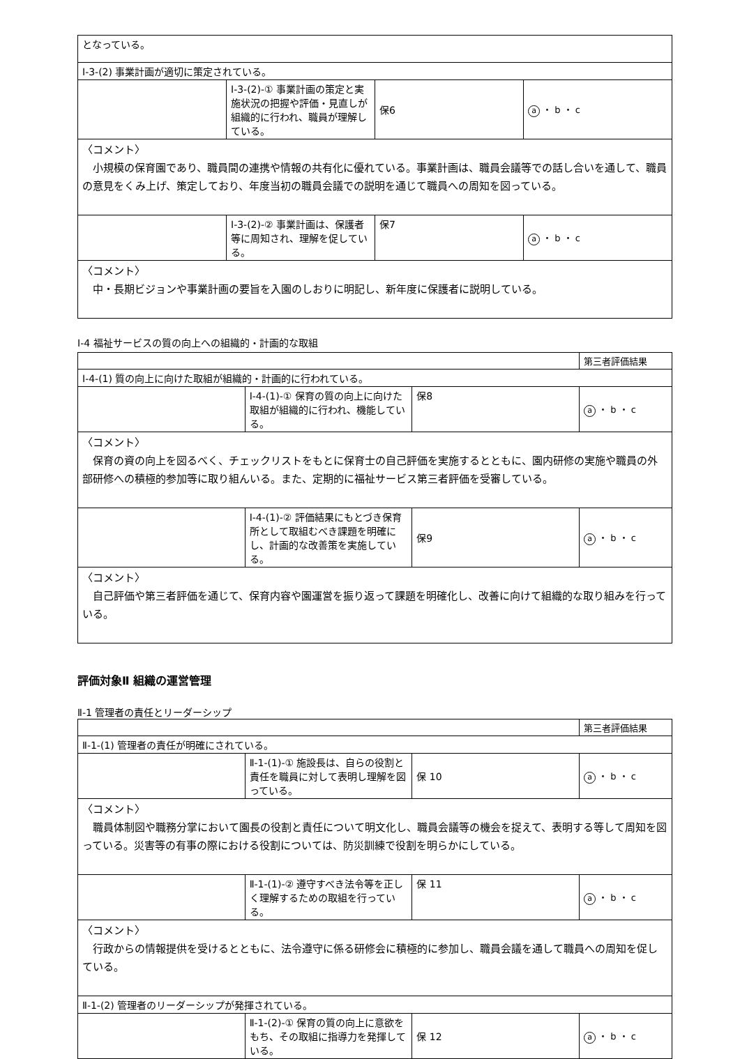| となっている。 | | | |
| Ⅰ-3-(2) 事業計画が適切に策定されている。 | | | |
| | Ⅰ-3-(2)-① 事業計画の策定と実施状況の把握や評価・見直しが組織的に行われ、職員が理解している。 | 保6 | a ・ b ・ c |
| 〈コメント〉 小規模の保育園であり、職員間の連携や情報の共有化に優れている。事業計画は、職員会議等での話し合いを通して、職員の意見をくみ上げ、策定しており、年度当初の職員会議での説明を通じて職員への周知を図っている。 | | | |
| | Ⅰ-3-(2)-② 事業計画は、保護者等に周知され、理解を促している。 | 保7 | a ・ b ・ c |
| 〈コメント〉 中・長期ビジョンや事業計画の要旨を入園のしおりに明記し、新年度に保護者に説明している。 | | | |
Ⅰ-4 福祉サービスの質の向上への組織的・計画的な取組
| | | | 第三者評価結果 |
| Ⅰ-4-(1) 質の向上に向けた取組が組織的・計画的に行われている。 | | | |
| | Ⅰ-4-(1)-① 保育の質の向上に向けた取組が組織的に行われ、機能している。 | 保8 | a ・ b ・ c |
| 〈コメント〉 保育の資の向上を図るべく、チェックリストをもとに保育士の自己評価を実施するとともに、園内研修の実施や職員の外部研修への積極的参加等に取り組んいる。また、定期的に福祉サービス第三者評価を受審している。 | | | |
| | Ⅰ-4-(1)-② 評価結果にもとづき保育所として取組むべき課題を明確にし、計画的な改善策を実施している。 | 保9 | a ・ b ・ c |
| 〈コメント〉 自己評価や第三者評価を通じて、保育内容や園運営を振り返って課題を明確化し、改善に向けて組織的な取り組みを行っている。 | | | |
評価対象Ⅱ 組織の運営管理
Ⅱ-1 管理者の責任とリーダーシップ
| | | | 第三者評価結果 |
| Ⅱ-1-(1) 管理者の責任が明確にされている。 | | | |
| | Ⅱ-1-(1)-① 施設長は、自らの役割と責任を職員に対して表明し理解を図っている。 | 保 10 | a ・ b ・ c |
| 〈コメント〉 職員体制図や職務分掌において園長の役割と責任について明文化し、職員会議等の機会を捉えて、表明する等して周知を図っている。災害等の有事の際における役割については、防災訓練で役割を明らかにしている。 | | | |
| | Ⅱ-1-(1)-② 遵守すべき法令等を正しく理解するための取組を行っている。 | 保 11 | a ・ b ・ c |
| 〈コメント〉 行政からの情報提供を受けるとともに、法令遵守に係る研修会に積極的に参加し、職員会議を通して職員への周知を促している。 | | | |
| Ⅱ-1-(2) 管理者のリーダーシップが発揮されている。 | | | |
| | Ⅱ-1-(2)-① 保育の質の向上に意欲をもち、その取組に指導力を発揮している。 | 保 12 | a ・ b ・ c |